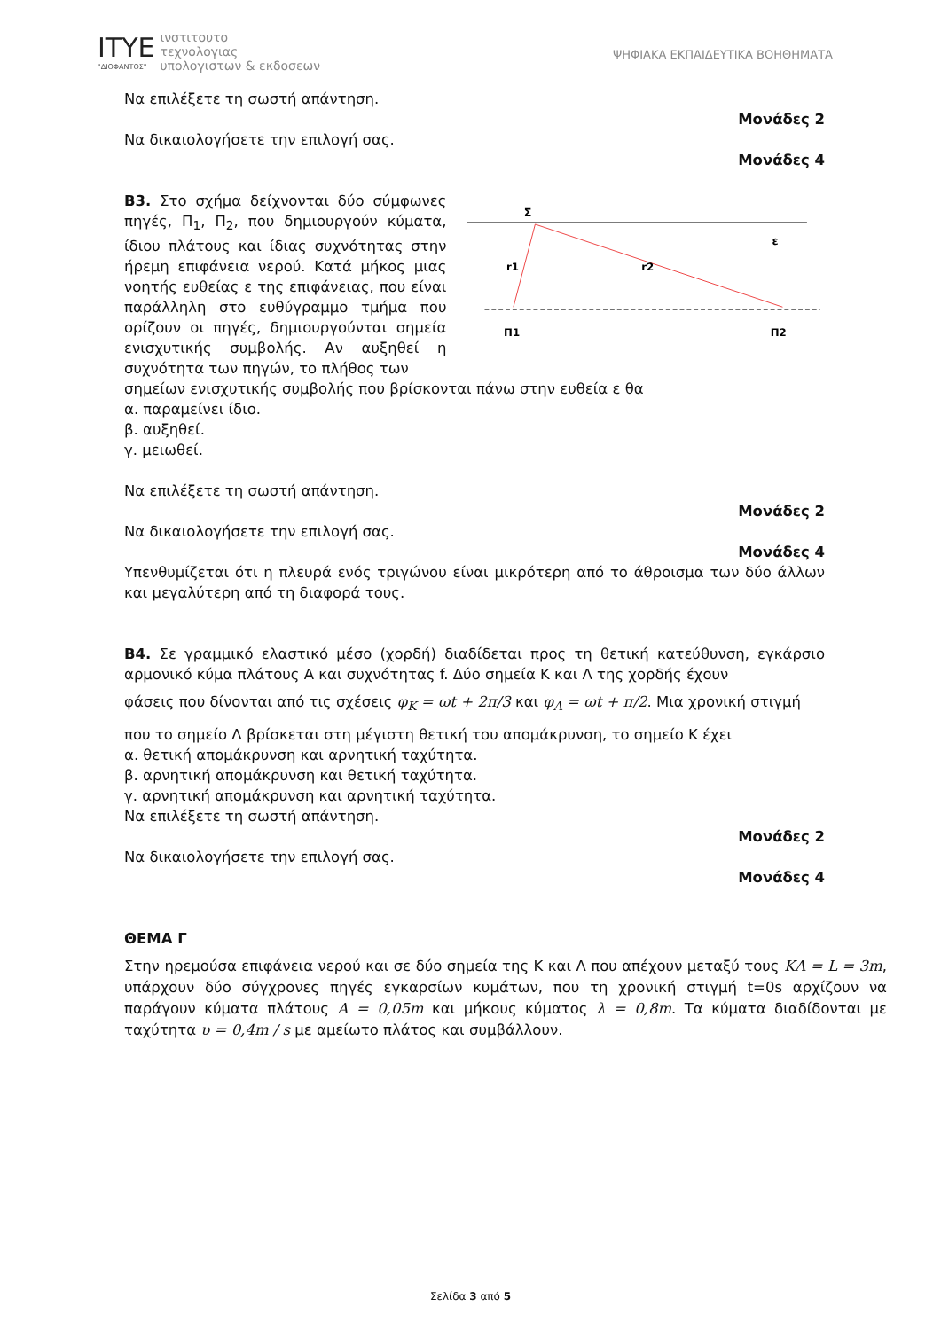ΙΤΥΕ
"ΔΙΟΦΑΝΤΟΣ"
ινστιτουτο
τεχνολογιας
υπολογιστων & εκδοσεων
ΨΗΦΙΑΚΑ ΕΚΠΑΙΔΕΥΤΙΚΑ ΒΟΗΘΗΜΑΤΑ
Να επιλέξετε τη σωστή απάντηση.
Μονάδες 2
Να δικαιολογήσετε την επιλογή σας.
Μονάδες 4
Β3. Στο σχήμα δείχνονται δύο σύμφωνες πηγές, Π<sub>1</sub>, Π<sub>2</sub>, που δημιουργούν κύματα, ίδιου πλάτους και ίδιας συχνότητας στην ήρεμη επιφάνεια νερού. Κατά μήκος μιας νοητής ευθείας ε της επιφάνειας, που είναι παράλληλη στο ευθύγραμμο τμήμα που ορίζουν οι πηγές, δημιουργούνται σημεία ενισχυτικής συμβολής. Αν αυξηθεί η συχνότητα των πηγών, το πλήθος των
Σ
ε
r1
r2
Π1
Π2
σημείων ενισχυτικής συμβολής που βρίσκονται πάνω στην ευθεία ε θα
α. παραμείνει ίδιο.
β. αυξηθεί.
γ. μειωθεί.
Να επιλέξετε τη σωστή απάντηση.
Μονάδες 2
Να δικαιολογήσετε την επιλογή σας.
Μονάδες 4
Υπενθυμίζεται ότι η πλευρά ενός τριγώνου είναι μικρότερη από το άθροισμα των δύο άλλων και μεγαλύτερη από τη διαφορά τους.
Β4. Σε γραμμικό ελαστικό μέσο (χορδή) διαδίδεται προς τη θετική κατεύθυνση, εγκάρσιο αρμονικό κύμα πλάτους Α και συχνότητας f. Δύο σημεία Κ και Λ της χορδής έχουν
φάσεις που δίνονται από τις σχέσεις φ<sub>Κ</sub> = ωt + 2π/3 και φ<sub>Λ</sub> = ωt + π/2. Μια χρονική στιγμή
που το σημείο Λ βρίσκεται στη μέγιστη θετική του απομάκρυνση, το σημείο Κ έχει
α. θετική απομάκρυνση και αρνητική ταχύτητα.
β. αρνητική απομάκρυνση και θετική ταχύτητα.
γ. αρνητική απομάκρυνση και αρνητική ταχύτητα.
Να επιλέξετε τη σωστή απάντηση.
Μονάδες 2
Να δικαιολογήσετε την επιλογή σας.
Μονάδες 4
ΘΕΜΑ Γ
Στην ηρεμούσα επιφάνεια νερού και σε δύο σημεία της Κ και Λ που απέχουν μεταξύ τους ΚΛ = L = 3m, υπάρχουν δύο σύγχρονες πηγές εγκαρσίων κυμάτων, που τη χρονική στιγμή t=0s αρχίζουν να παράγουν κύματα πλάτους Α = 0,05m και μήκους κύματος λ = 0,8m. Τα κύματα διαδίδονται με ταχύτητα υ = 0,4m / s με αμείωτο πλάτος και συμβάλλουν.
Σελίδα 3 από 5